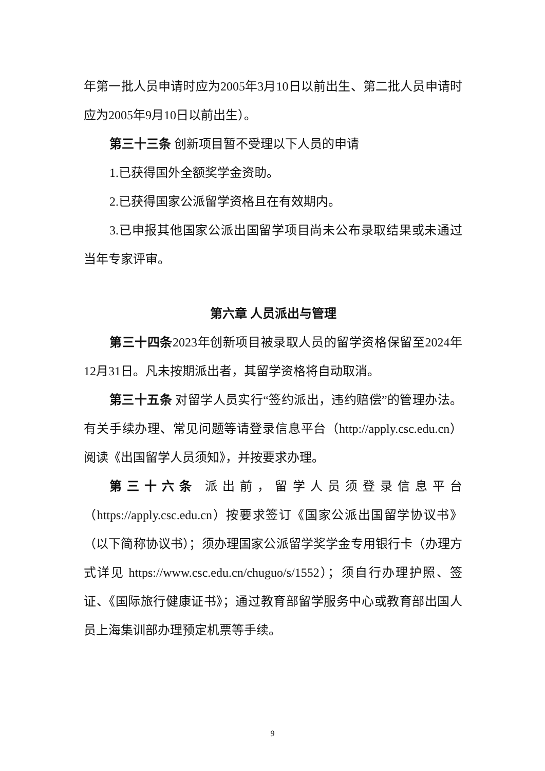年第一批人员申请时应为2005年3月10日以前出生、第二批人员申请时应为2005年9月10日以前出生）。
第三十三条 创新项目暂不受理以下人员的申请
1.已获得国外全额奖学金资助。
2.已获得国家公派留学资格且在有效期内。
3.已申报其他国家公派出国留学项目尚未公布录取结果或未通过当年专家评审。
第六章 人员派出与管理
第三十四条2023年创新项目被录取人员的留学资格保留至2024年12月31日。凡未按期派出者，其留学资格将自动取消。
第三十五条 对留学人员实行“签约派出，违约赔偿”的管理办法。有关手续办理、常见问题等请登录信息平台（http://apply.csc.edu.cn）阅读《出国留学人员须知》，并按要求办理。
第三十六条 派出前，留学人员须登录信息平台（https://apply.csc.edu.cn）按要求签订《国家公派出国留学协议书》（以下简称协议书）；须办理国家公派留学奖学金专用银行卡（办理方式详见 https://www.csc.edu.cn/chuguo/s/1552）；须自行办理护照、签证、《国际旅行健康证书》；通过教育部留学服务中心或教育部出国人员上海集训部办理预定机票等手续。
9